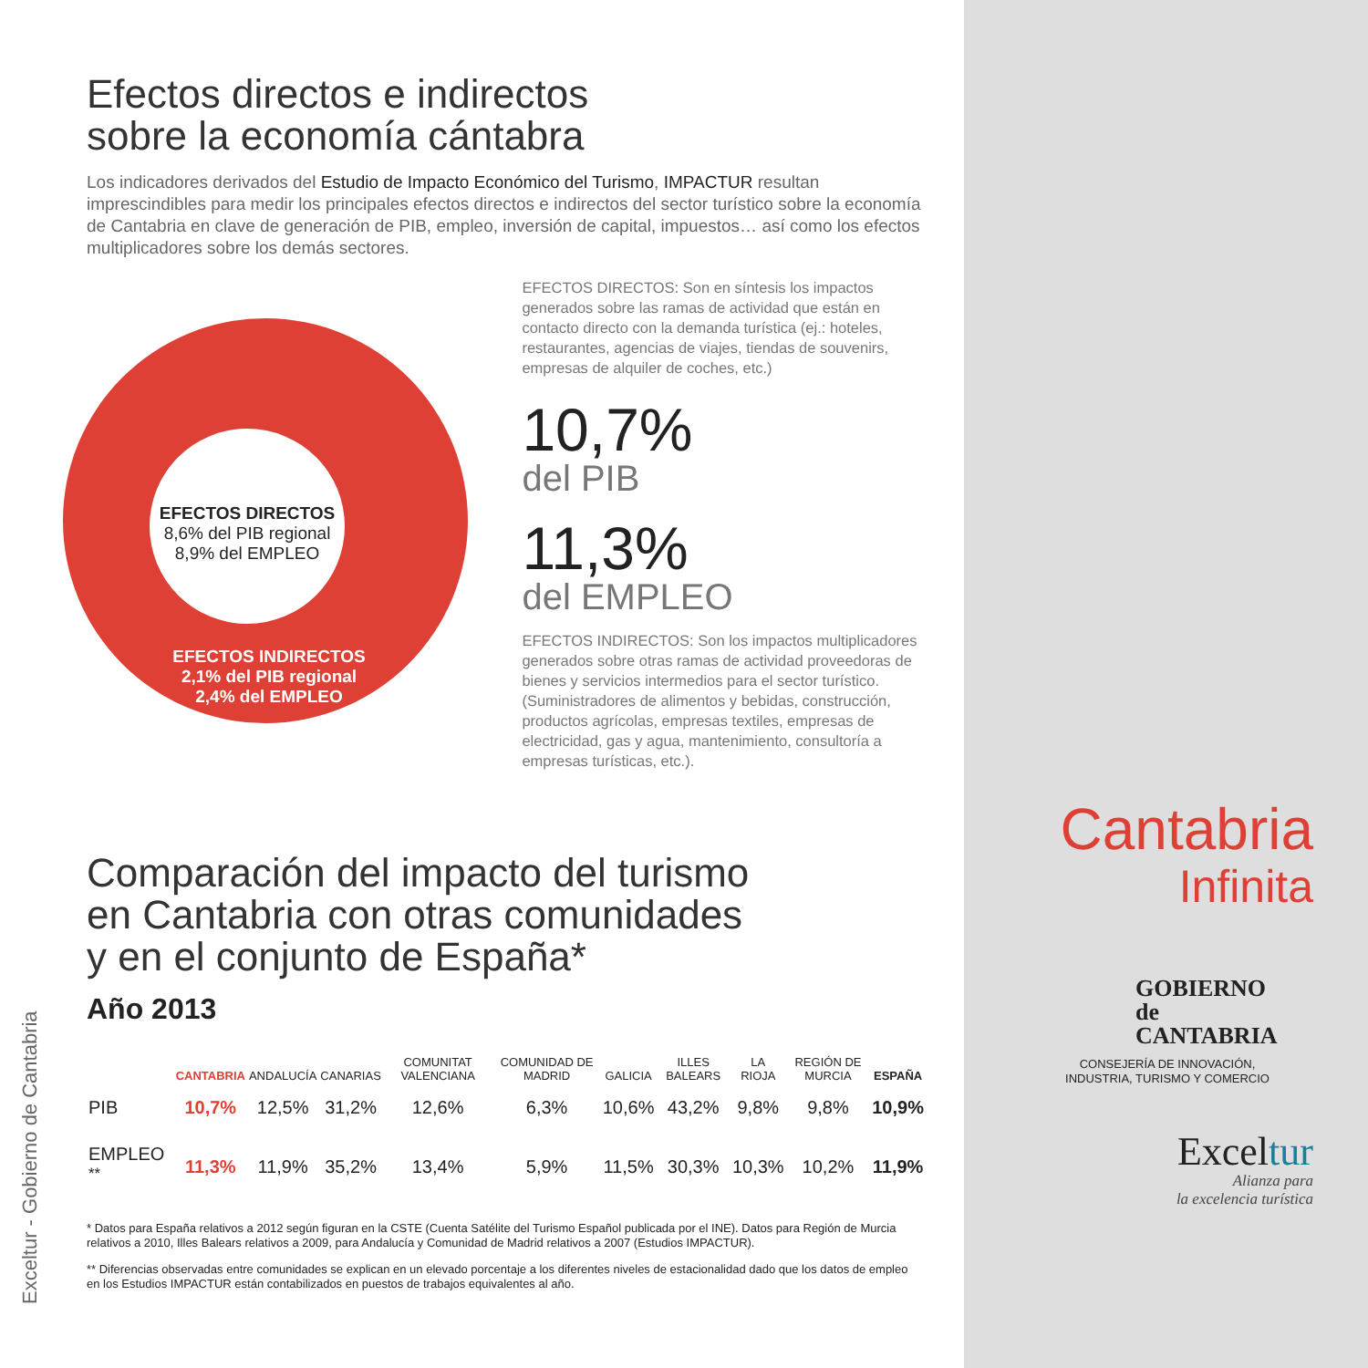Efectos directos e indirectos
sobre la economía cántabra
Los indicadores derivados del Estudio de Impacto Económico del Turismo, IMPACTUR resultan imprescindibles para medir los principales efectos directos e indirectos del sector turístico sobre la economía de Cantabria en clave de generación de PIB, empleo, inversión de capital, impuestos… así como los efectos multiplicadores sobre los demás sectores.
EFECTOS DIRECTOS
8,6% del PIB regional
8,9% del EMPLEO
EFECTOS INDIRECTOS
2,1% del PIB regional
2,4% del EMPLEO
EFECTOS DIRECTOS: Son en síntesis los impactos generados sobre las ramas de actividad que están en contacto directo con la demanda turística (ej.: hoteles, restaurantes, agencias de viajes, tiendas de souvenirs, empresas de alquiler de coches, etc.)
10,7%
del PIB
11,3%
del EMPLEO
EFECTOS INDIRECTOS: Son los impactos multiplicadores generados sobre otras ramas de actividad proveedoras de bienes y servicios intermedios para el sector turístico. (Suministradores de alimentos y bebidas, construcción, productos agrícolas, empresas textiles, empresas de electricidad, gas y agua, mantenimiento, consultoría a empresas turísticas, etc.).
Comparación del impacto del turismo
en Cantabria con otras comunidades
y en el conjunto de España*
Año 2013
| | CANTABRIA | ANDALUCÍA | CANARIAS | COMUNITAT VALENCIANA | COMUNIDAD DE MADRID | GALICIA | ILLES BALEARS | LA RIOJA | REGIÓN DE MURCIA | ESPAÑA |
| --- | --- | --- | --- | --- | --- | --- | --- | --- | --- | --- |
| PIB | 10,7% | 12,5% | 31,2% | 12,6% | 6,3% | 10,6% | 43,2% | 9,8% | 9,8% | 10,9% |
| EMPLEO <sup>**</sup> | 11,3% | 11,9% | 35,2% | 13,4% | 5,9% | 11,5% | 30,3% | 10,3% | 10,2% | 11,9% |
* Datos para España relativos a 2012 según figuran en la CSTE (Cuenta Satélite del Turismo Español publicada por el INE). Datos para Región de Murcia relativos a 2010, Illes Balears relativos a 2009, para Andalucía y Comunidad de Madrid relativos a 2007 (Estudios IMPACTUR).
** Diferencias observadas entre comunidades se explican en un elevado porcentaje a los diferentes niveles de estacionalidad dado que los datos de empleo en los Estudios IMPACTUR están contabilizados en puestos de trabajos equivalentes al año.
Exceltur - Gobierno de Cantabria
Cantabria
Infinita
GOBIERNO
de
CANTABRIA
CONSEJERÍA DE INNOVACIÓN,
INDUSTRIA, TURISMO Y COMERCIO
Exceltur
Alianza para
la excelencia turística